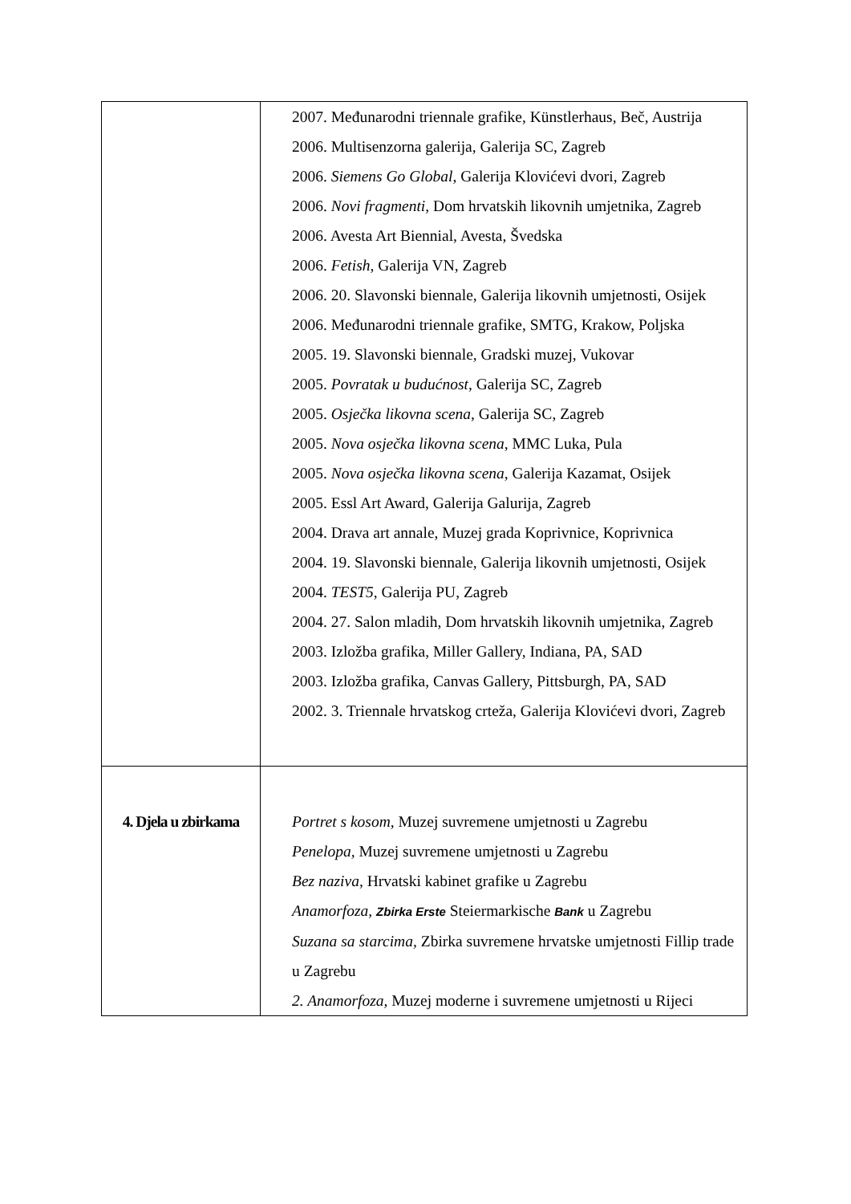| | 2007. Međunarodni triennale grafike, Künstlerhaus, Beč, Austrija 2006. Multisenzorna galerija, Galerija SC, Zagreb 2006. Siemens Go Global , Galerija Klovićevi dvori, Zagreb 2006. Novi fragmenti , Dom hrvatskih likovnih umjetnika, Zagreb 2006. Avesta Art Biennial, Avesta, Švedska 2006. Fetish , Galerija VN, Zagreb 2006. 20. Slavonski biennale, Galerija likovnih umjetnosti, Osijek 2006. Međunarodni triennale grafike, SMTG, Krakow, Poljska 2005. 19. Slavonski biennale, Gradski muzej, Vukovar 2005. Povratak u budućnost , Galerija SC, Zagreb 2005. Osječka likovna scena , Galerija SC, Zagreb 2005. Nova osječka likovna scena , MMC Luka, Pula 2005. Nova osječka likovna scena , Galerija Kazamat, Osijek 2005. Essl Art Award, Galerija Galurija, Zagreb 2004. Drava art annale, Muzej grada Koprivnice, Koprivnica 2004. 19. Slavonski biennale, Galerija likovnih umjetnosti, Osijek 2004. TEST5 , Galerija PU, Zagreb 2004. 27. Salon mladih, Dom hrvatskih likovnih umjetnika, Zagreb 2003. Izložba grafika, Miller Gallery, Indiana, PA, SAD 2003. Izložba grafika, Canvas Gallery, Pittsburgh, PA, SAD 2002. 3. Triennale hrvatskog crteža, Galerija Klovićevi dvori, Zagreb |
| 4. Djela u zbirkama | Portret s kosom, Muzej suvremene umjetnosti u Zagrebu Penelopa, Muzej suvremene umjetnosti u Zagrebu Bez naziva, Hrvatski kabinet grafike u Zagrebu Anamorfoza, Zbirka Erste Steiermarkische Bank u Zagrebu Suzana sa starcima, Zbirka suvremene hrvatske umjetnosti Fillip trade u Zagrebu 2. Anamorfoza, Muzej moderne i suvremene umjetnosti u Rijeci |